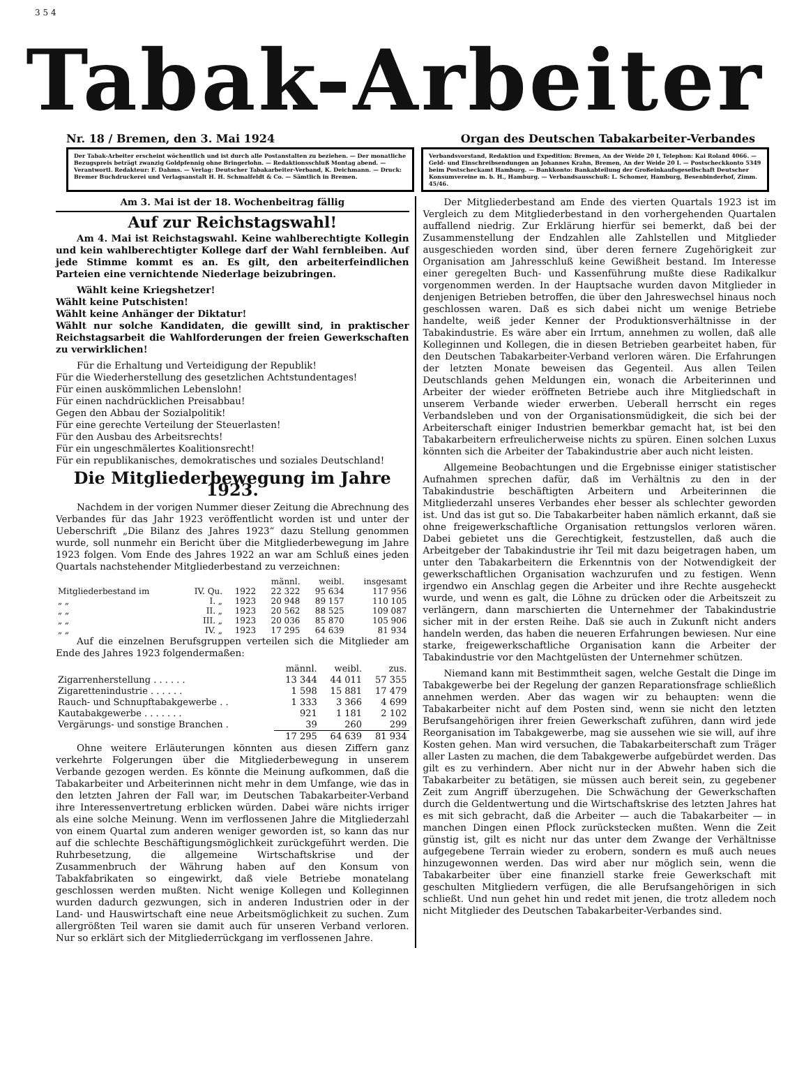3 5 4
Tabak-Arbeiter
Nr. 18 / Bremen, den 3. Mai 1924 Organ des Deutschen Tabakarbeiter-Verbandes
Der Tabak-Arbeiter erscheint wöchentlich und ist durch alle Postanstalten zu beziehen. — Der monatliche Bezugspreis beträgt zwanzig Goldpfennig ohne Bringerlohn. — Redaktionsschluß Montag abend. — Verantwortl. Redakteur: F. Dahms. — Verlag: Deutscher Tabakarbeiter-Verband, K. Deichmann. — Druck: Bremer Buchdruckerei und Verlagsanstalt H. H. Schmalfeldt & Co. — Sämtlich in Bremen.
Verbandsvorstand, Redaktion und Expedition: Bremen, An der Weide 20 I, Telephon: Kai Roland 4066. — Geld- und Einschreibsendungen an Johannes Krahn, Bremen, An der Weide 20 I. — Postscheckkonto 5349 beim Postscheckamt Hamburg. — Bankkonto: Bankabteilung der Großeinkaufsgesellschaft Deutscher Konsumvereine m. b. H., Hamburg. — Verbandsausschuß: L. Schomer, Hamburg, Besenbinderhof, Zimm. 45/46.
Am 3. Mai ist der 18. Wochenbeitrag fällig
Auf zur Reichstagswahl!
Am 4. Mai ist Reichstagswahl. Keine wahlberechtigte Kollegin und kein wahlberechtigter Kollege darf der Wahl fernbleiben. Auf jede Stimme kommt es an. Es gilt, den arbeiterfeindlichen Parteien eine vernichtende Niederlage beizubringen.
Wählt keine Kriegshetzer!
Wählt keine Putschisten!
Wählt keine Anhänger der Diktatur!
Wählt nur solche Kandidaten, die gewillt sind, in praktischer Reichstagsarbeit die Wahlforderungen der freien Gewerkschaften zu verwirklichen!
Für die Erhaltung und Verteidigung der Republik!
Für die Wiederherstellung des gesetzlichen Achtstundentages!
Für einen auskömmlichen Lebenslohn!
Für einen nachdrücklichen Preisabbau!
Gegen den Abbau der Sozialpolitik!
Für eine gerechte Verteilung der Steuerlasten!
Für den Ausbau des Arbeitsrechts!
Für ein ungeschmälertes Koalitionsrecht!
Für ein republikanisches, demokratisches und soziales Deutschland!
Die Mitgliederbewegung im Jahre 1923.
Nachdem in der vorigen Nummer dieser Zeitung die Abrechnung des Verbandes für das Jahr 1923 veröffentlicht worden ist und unter der Ueberschrift „Die Bilanz des Jahres 1923“ dazu Stellung genommen wurde, soll nunmehr ein Bericht über die Mitgliederbewegung im Jahre 1923 folgen. Vom Ende des Jahres 1922 an war am Schluß eines jeden Quartals nachstehender Mitgliederbestand zu verzeichnen:
| | | | männl. | weibl. | insgesamt |
| --- | --- | --- | --- | --- | --- |
| Mitgliederbestand im | IV. Qu. | 1922 | 22 322 | 95 634 | 117 956 |
| „ „ | I. „ | 1923 | 20 948 | 89 157 | 110 105 |
| „ „ | II. „ | 1923 | 20 562 | 88 525 | 109 087 |
| „ „ | III. „ | 1923 | 20 036 | 85 870 | 105 906 |
| „ „ | IV. „ | 1923 | 17 295 | 64 639 | 81 934 |
Auf die einzelnen Berufsgruppen verteilen sich die Mitglieder am Ende des Jahres 1923 folgendermaßen:
| | männl. | weibl. | zus. |
| --- | --- | --- | --- |
| Zigarrenherstellung . . . . . . | 13 344 | 44 011 | 57 355 |
| Zigarettenindustrie . . . . . . | 1 598 | 15 881 | 17 479 |
| Rauch- und Schnupftabakgewerbe . . | 1 333 | 3 366 | 4 699 |
| Kautabakgewerbe . . . . . . . | 921 | 1 181 | 2 102 |
| Vergärungs- und sonstige Branchen . | 39 | 260 | 299 |
| | 17 295 | 64 639 | 81 934 |
Ohne weitere Erläuterungen könnten aus diesen Ziffern ganz verkehrte Folgerungen über die Mitgliederbewegung in unserem Verbande gezogen werden. Es könnte die Meinung aufkommen, daß die Tabakarbeiter und Arbeiterinnen nicht mehr in dem Umfange, wie das in den letzten Jahren der Fall war, im Deutschen Tabakarbeiter-Verband ihre Interessenvertretung erblicken würden. Dabei wäre nichts irriger als eine solche Meinung. Wenn im verflossenen Jahre die Mitgliederzahl von einem Quartal zum anderen weniger geworden ist, so kann das nur auf die schlechte Beschäftigungsmöglichkeit zurückgeführt werden. Die Ruhrbesetzung, die allgemeine Wirtschaftskrise und der Zusammenbruch der Währung haben auf den Konsum von Tabakfabrikaten so eingewirkt, daß viele Betriebe monatelang geschlossen werden mußten. Nicht wenige Kollegen und Kolleginnen wurden dadurch gezwungen, sich in anderen Industrien oder in der Land- und Hauswirtschaft eine neue Arbeitsmöglichkeit zu suchen. Zum allergrößten Teil waren sie damit auch für unseren Verband verloren. Nur so erklärt sich der Mitgliederrückgang im verflossenen Jahre.
Der Mitgliederbestand am Ende des vierten Quartals 1923 ist im Vergleich zu dem Mitgliederbestand in den vorhergehenden Quartalen auffallend niedrig. Zur Erklärung hierfür sei bemerkt, daß bei der Zusammenstellung der Endzahlen alle Zahlstellen und Mitglieder ausgeschieden worden sind, über deren fernere Zugehörigkeit zur Organisation am Jahresschluß keine Gewißheit bestand. Im Interesse einer geregelten Buch- und Kassenführung mußte diese Radikalkur vorgenommen werden. In der Hauptsache wurden davon Mitglieder in denjenigen Betrieben betroffen, die über den Jahreswechsel hinaus noch geschlossen waren. Daß es sich dabei nicht um wenige Betriebe handelte, weiß jeder Kenner der Produktionsverhältnisse in der Tabakindustrie. Es wäre aber ein Irrtum, annehmen zu wollen, daß alle Kolleginnen und Kollegen, die in diesen Betrieben gearbeitet haben, für den Deutschen Tabakarbeiter-Verband verloren wären. Die Erfahrungen der letzten Monate beweisen das Gegenteil. Aus allen Teilen Deutschlands gehen Meldungen ein, wonach die Arbeiterinnen und Arbeiter der wieder eröffneten Betriebe auch ihre Mitgliedschaft in unserem Verbande wieder erwerben. Ueberall herrscht ein reges Verbandsleben und von der Organisationsmüdigkeit, die sich bei der Arbeiterschaft einiger Industrien bemerkbar gemacht hat, ist bei den Tabakarbeitern erfreulicherweise nichts zu spüren. Einen solchen Luxus könnten sich die Arbeiter der Tabakindustrie aber auch nicht leisten.
Allgemeine Beobachtungen und die Ergebnisse einiger statistischer Aufnahmen sprechen dafür, daß im Verhältnis zu den in der Tabakindustrie beschäftigten Arbeitern und Arbeiterinnen die Mitgliederzahl unseres Verbandes eher besser als schlechter geworden ist. Und das ist gut so. Die Tabakarbeiter haben nämlich erkannt, daß sie ohne freigewerkschaftliche Organisation rettungslos verloren wären. Dabei gebietet uns die Gerechtigkeit, festzustellen, daß auch die Arbeitgeber der Tabakindustrie ihr Teil mit dazu beigetragen haben, um unter den Tabakarbeitern die Erkenntnis von der Notwendigkeit der gewerkschaftlichen Organisation wachzurufen und zu festigen. Wenn irgendwo ein Anschlag gegen die Arbeiter und ihre Rechte ausgeheckt wurde, und wenn es galt, die Löhne zu drücken oder die Arbeitszeit zu verlängern, dann marschierten die Unternehmer der Tabakindustrie sicher mit in der ersten Reihe. Daß sie auch in Zukunft nicht anders handeln werden, das haben die neueren Erfahrungen bewiesen. Nur eine starke, freigewerkschaftliche Organisation kann die Arbeiter der Tabakindustrie vor den Machtgelüsten der Unternehmer schützen.
Niemand kann mit Bestimmtheit sagen, welche Gestalt die Dinge im Tabakgewerbe bei der Regelung der ganzen Reparationsfrage schließlich annehmen werden. Aber das wagen wir zu behaupten: wenn die Tabakarbeiter nicht auf dem Posten sind, wenn sie nicht den letzten Berufsangehörigen ihrer freien Gewerkschaft zuführen, dann wird jede Reorganisation im Tabakgewerbe, mag sie aussehen wie sie will, auf ihre Kosten gehen. Man wird versuchen, die Tabakarbeiterschaft zum Träger aller Lasten zu machen, die dem Tabakgewerbe aufgebürdet werden. Das gilt es zu verhindern. Aber nicht nur in der Abwehr haben sich die Tabakarbeiter zu betätigen, sie müssen auch bereit sein, zu gegebener Zeit zum Angriff überzugehen. Die Schwächung der Gewerkschaften durch die Geldentwertung und die Wirtschaftskrise des letzten Jahres hat es mit sich gebracht, daß die Arbeiter — auch die Tabakarbeiter — in manchen Dingen einen Pflock zurückstecken mußten. Wenn die Zeit günstig ist, gilt es nicht nur das unter dem Zwange der Verhältnisse aufgegebene Terrain wieder zu erobern, sondern es muß auch neues hinzugewonnen werden. Das wird aber nur möglich sein, wenn die Tabakarbeiter über eine finanziell starke freie Gewerkschaft mit geschulten Mitgliedern verfügen, die alle Berufsangehörigen in sich schließt. Und nun gehet hin und redet mit jenen, die trotz alledem noch nicht Mitglieder des Deutschen Tabakarbeiter-Verbandes sind.